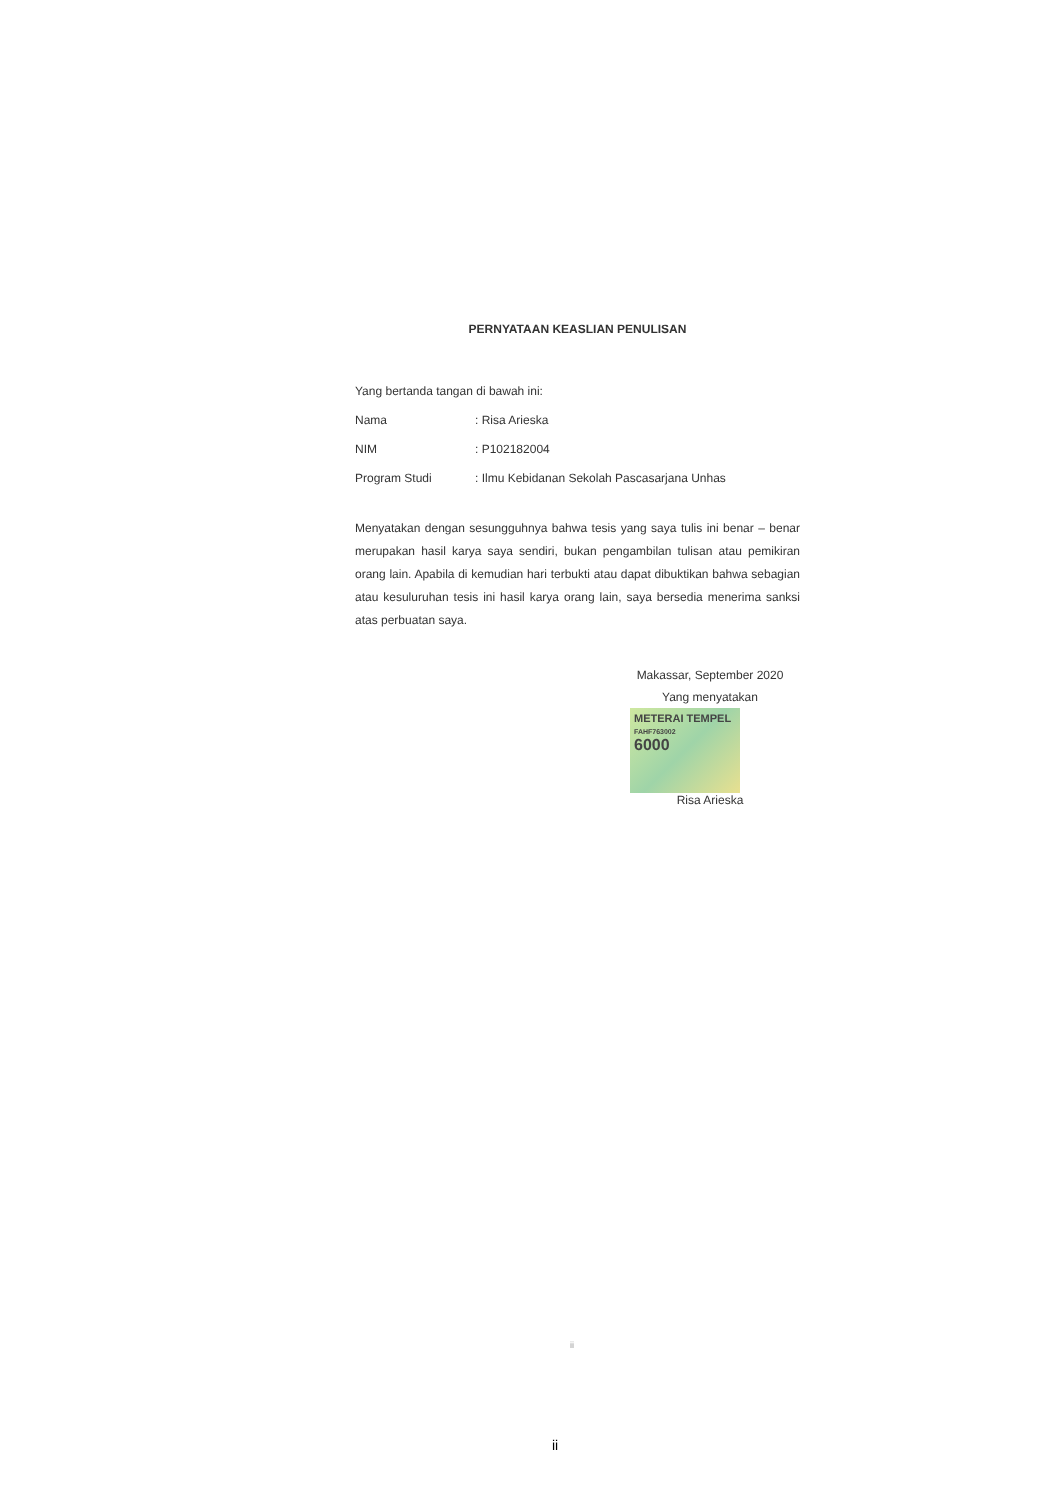PERNYATAAN KEASLIAN PENULISAN
Yang bertanda tangan di bawah ini:
Nama: Risa Arieska
NIM: P102182004
Program Studi: Ilmu Kebidanan Sekolah Pascasarjana Unhas
Menyatakan dengan sesungguhnya bahwa tesis yang saya tulis ini benar – benar merupakan hasil karya saya sendiri, bukan pengambilan tulisan atau pemikiran orang lain. Apabila di kemudian hari terbukti atau dapat dibuktikan bahwa sebagian atau kesuluruhan tesis ini hasil karya orang lain, saya bersedia menerima sanksi atas perbuatan saya.
Makassar, September 2020
Yang menyatakan
METERAI TEMPEL
FAHF763002
6000
Risa Arieska
ii
ii